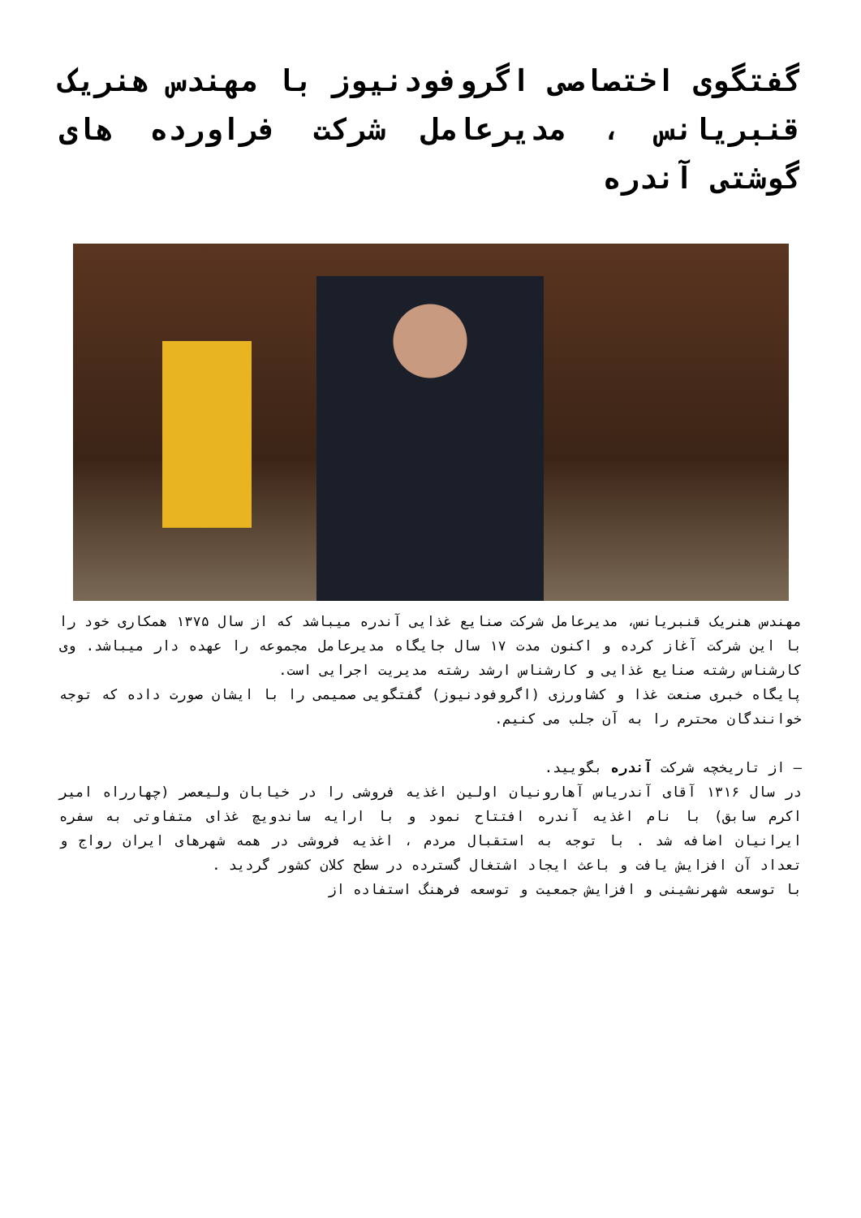گفتگوی اختصاصی اگروفودنیوز با مهندس هنریک قنبریانس ، مدیرعامل شرکت فراورده های گوشتی آندره
مهندس هنریک قنبریانس، مدیرعامل شرکت صنایع غذایی آندره میباشد که از سال ۱۳۷۵ همکاری خود را با این شرکت آغاز کرده و اکنون مدت ۱۷ سال جایگاه مدیرعامل مجموعه را عهده دار میباشد. وی کارشناس رشته صنایع غذایی و کارشناس ارشد رشته مدیریت اجرایی است.
پایگاه خبری صنعت غذا و کشاورزی (اگروفودنیوز) گفتگویی صمیمی را با ایشان صورت داده که توجه خوانندگان محترم را به آن جلب می کنیم.
– از تاریخچه شرکت آندره بگویید.
در سال ۱۳۱۶ آقای آندریاس آهارونیان اولین اغذیه فروشی را در خیابان ولیعصر (چهارراه امیر اکرم سابق) با نام اغذیه آندره افتتاح نمود و با ارایه ساندویچ غذای متفاوتی به سفره ایرانیان اضافه شد . با توجه به استقبال مردم ، اغذیه فروشی در همه شهرهای ایران رواج و تعداد آن افزایش یافت و باعث ایجاد اشتغال گسترده در سطح کلان کشور گردید .
با توسعه شهرنشینی و افزایش جمعیت و توسعه فرهنگ استفاده از